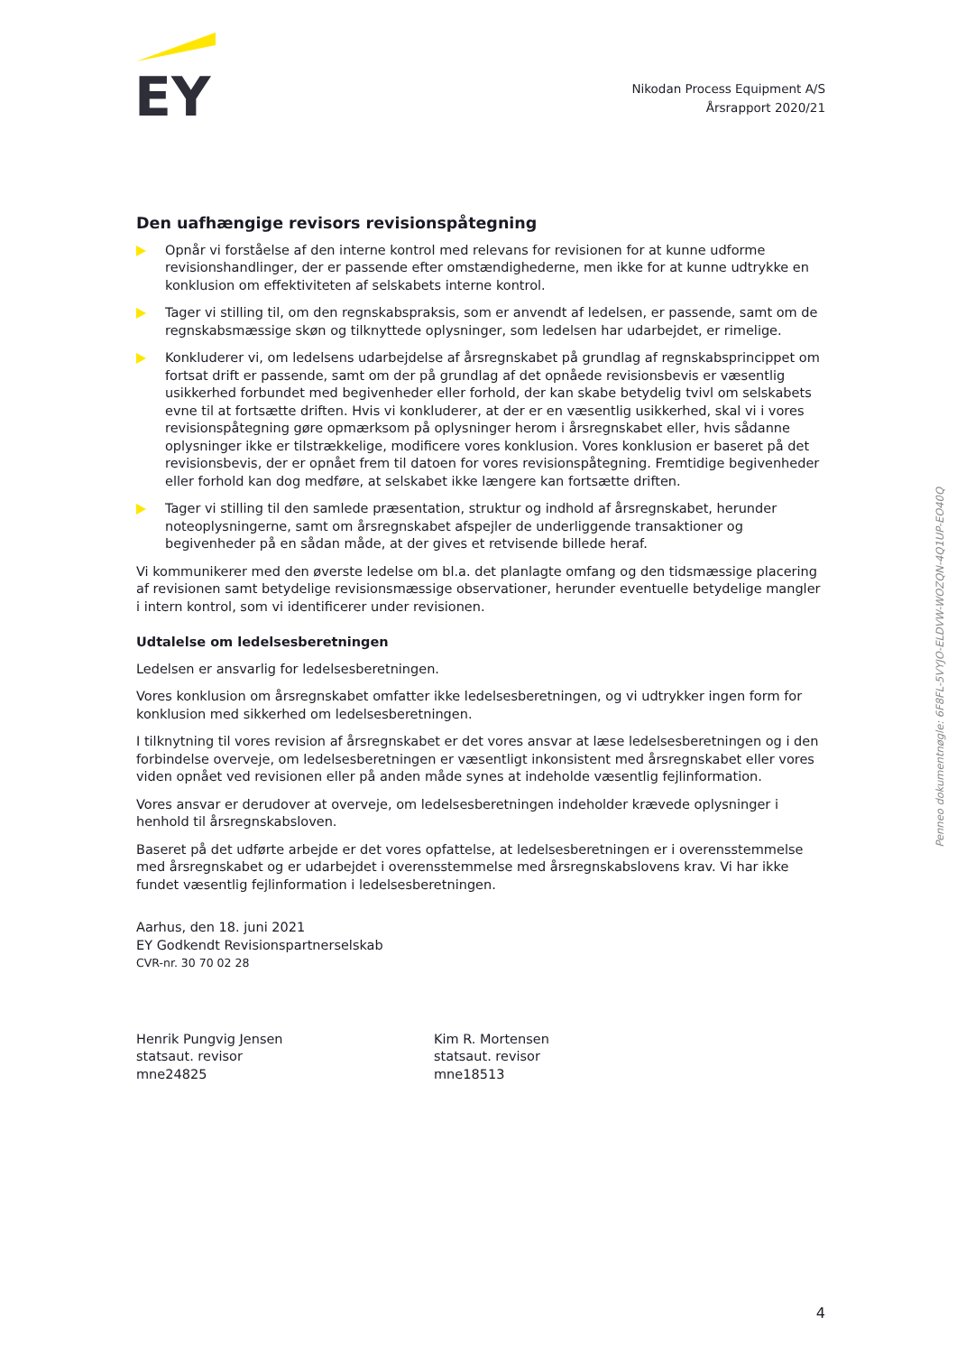EY
Nikodan Process Equipment A/S
Årsrapport 2020/21
Den uafhængige revisors revisionspåtegning
Opnår vi forståelse af den interne kontrol med relevans for revisionen for at kunne udforme revisionshandlinger, der er passende efter omstændighederne, men ikke for at kunne udtrykke en konklusion om effektiviteten af selskabets interne kontrol.
Tager vi stilling til, om den regnskabspraksis, som er anvendt af ledelsen, er passende, samt om de regnskabsmæssige skøn og tilknyttede oplysninger, som ledelsen har udarbejdet, er rimelige.
Konkluderer vi, om ledelsens udarbejdelse af årsregnskabet på grundlag af regnskabsprincippet om fortsat drift er passende, samt om der på grundlag af det opnåede revisionsbevis er væsentlig usikkerhed forbundet med begivenheder eller forhold, der kan skabe betydelig tvivl om selskabets evne til at fortsætte driften. Hvis vi konkluderer, at der er en væsentlig usikkerhed, skal vi i vores revisionspåtegning gøre opmærksom på oplysninger herom i årsregnskabet eller, hvis sådanne oplysninger ikke er tilstrækkelige, modificere vores konklusion. Vores konklusion er baseret på det revisionsbevis, der er opnået frem til datoen for vores revisionspåtegning. Fremtidige begivenheder eller forhold kan dog medføre, at selskabet ikke længere kan fortsætte driften.
Tager vi stilling til den samlede præsentation, struktur og indhold af årsregnskabet, herunder noteoplysningerne, samt om årsregnskabet afspejler de underliggende transaktioner og begivenheder på en sådan måde, at der gives et retvisende billede heraf.
Vi kommunikerer med den øverste ledelse om bl.a. det planlagte omfang og den tidsmæssige placering af revisionen samt betydelige revisionsmæssige observationer, herunder eventuelle betydelige mangler i intern kontrol, som vi identificerer under revisionen.
Udtalelse om ledelsesberetningen
Ledelsen er ansvarlig for ledelsesberetningen.
Vores konklusion om årsregnskabet omfatter ikke ledelsesberetningen, og vi udtrykker ingen form for konklusion med sikkerhed om ledelsesberetningen.
I tilknytning til vores revision af årsregnskabet er det vores ansvar at læse ledelsesberetningen og i den forbindelse overveje, om ledelsesberetningen er væsentligt inkonsistent med årsregnskabet eller vores viden opnået ved revisionen eller på anden måde synes at indeholde væsentlig fejlinformation.
Vores ansvar er derudover at overveje, om ledelsesberetningen indeholder krævede oplysninger i henhold til årsregnskabsloven.
Baseret på det udførte arbejde er det vores opfattelse, at ledelsesberetningen er i overensstemmelse med årsregnskabet og er udarbejdet i overensstemmelse med årsregnskabslovens krav. Vi har ikke fundet væsentlig fejlinformation i ledelsesberetningen.
Aarhus, den 18. juni 2021
EY Godkendt Revisionspartnerselskab
CVR-nr. 30 70 02 28
Henrik Pungvig Jensen
statsaut. revisor
mne24825
Kim R. Mortensen
statsaut. revisor
mne18513
Penneo dokumentnøgle: 6F8FL-5VYJO-ELDVW-WOZQN-4Q1UP-EO40Q
4